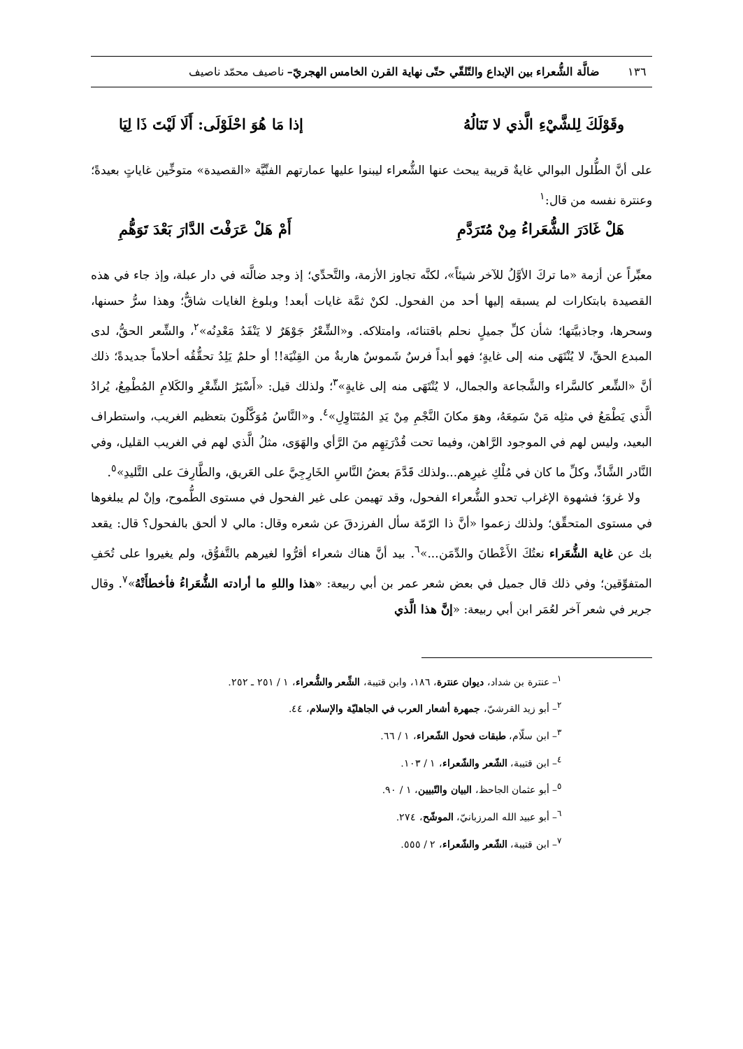١٣٦ ضالَّة الشُّعراء بين الإبداع والتّلقّي حتّى نهاية القرن الخامس الهجريّ– ناصيف محمّد ناصيف
وقَوْلَكَ لِلشَّيْءِ الَّذي لا تَنَالُهُ إذا مَا هُوَ احْلَوْلَى: أَلَا لَيْتَ ذَا لِيَا
على أنَّ الطُّلول البوالي غايةٌ قريبة يبحث عنها الشُّعراء ليبنوا عليها عمارتهم الفنِّيَّة «القصيدة» متوخِّين غاياتٍ بعيدةً؛ وعنترة نفسه من قال:<sup>١</sup>
هَلْ غَادَرَ الشُّعَراءُ مِنْ مُتَرَدَّمِ أَمْ هَلْ عَرَفْتَ الدَّارَ بَعْدَ تَوَهُّمِ
معبِّراً عن أزمة «ما تركَ الأوَّلُ للآخر شيئاً»، لكنَّه تجاوز الأزمة، والتَّحدِّي؛ إذ وجد ضالَّته في دار عبلة، وإذ جاء في هذه القصيدة بابتكارات لم يسبقه إليها أحد من الفحول. لكنْ ثمَّة غايات أبعد! وبلوغ الغايات شاقٌّ؛ وهذا سرُّ حسنها، وسحرها، وجاذبيَّتها؛ شأن كلِّ جميلٍ نحلم باقتنائه، وامتلاكه. و«الشِّعْرُ جَوْهَرٌ لا يَنْفَدُ مَعْدِنُه»<sup>٢</sup>، والشِّعر الحقُّ، لدى المبدع الحقِّ، لا يُنْتَهَى منه إلى غايةٍ؛ فهو أبداً فرسٌ شَموسٌ هاربةٌ من القِنْيَة!! أو حلمٌ يَلِدُ تحقُّقُه أحلاماً جديدةً؛ ذلك أنَّ «الشِّعر كالسَّراء والشَّجاعة والجمال، لا يُنْتَهَى منه إلى غايةٍ»<sup>٣</sup>؛ ولذلك قيل: «أَسْيَرُ الشِّعْرِ والكَلامِ المُطْمِعُ، يُرادُ الَّذي يَطْمَعُ في مثلِه مَنْ سَمِعَهُ، وهوَ مكانَ النَّجْمِ مِنْ يَدِ المُتَنَاوِلِ»<sup>٤</sup>. و«النَّاسُ مُوَكَّلُونَ بتعظيم الغريب، واستطراف البعيد، وليس لهم في الموجود الرَّاهن، وفيما تحت قُدْرَتِهِم منَ الرَّأي والهَوَى، مثلُ الَّذي لهم في الغريب القليل، وفي النَّادر الشَّاذِّ، وكلِّ ما كان في مُلْكِ غيرِهم...ولذلك قَدَّمَ بعضُ النَّاسِ الخَارِجِيَّ على العَريق، والطَّارِفَ على التَّليدِ»<sup>٥</sup>.
ولا غروَ؛ فشهوة الإغراب تحدو الشُّعراء الفحول، وقد تهيمن على غير الفحول في مستوى الطُّموح، وإنْ لم يبلغوها في مستوى المتحقِّق؛ ولذلك زعموا «أنَّ ذا الرّمّة سأل الفرزدقَ عن شعره وقال: مالي لا ألحق بالفحول؟ قال: يقعد بك عن غاية الشُّعَراء نعتُكَ الأَعْطانَ والدِّمَن...»<sup>٦</sup>. بيد أنَّ هناك شعراء أقرُّوا لغيرهم بالتَّفوُّق، ولم يغيروا على تُحَفِ المتفوِّقين؛ وفي ذلك قال جميل في بعض شعر عمر بن أبي ربيعة: «هذا واللهِ ما أرادته الشُّعَراءُ فأخطأَتْهُ»<sup>٧</sup>. وقال جرير في شعر آخر لعُمَر ابن أبي ربيعة: «إنَّ هذا الَّذي
<sup>١</sup>– عنترة بن شداد، ديوان عنترة، ١٨٦، وابن قتيبة، الشِّعر والشُّعراء، ١ / ٢٥١ ـ ٢٥٢.
<sup>٢</sup>– أبو زيد القرشيّ، جمهرة أشعار العرب في الجاهليّة والإسلام، ٤٤.
<sup>٣</sup>– ابن سلّام، طبقات فحول الشّعراء، ١ / ٦٦.
<sup>٤</sup>– ابن قتيبة، الشّعر والشّعراء، ١ / ١٠٣.
<sup>٥</sup>– أبو عثمان الجاحظ، البيان والتّبيين، ١ / ٩٠.
<sup>٦</sup>– أبو عبيد الله المرزبانيّ، الموشّح، ٢٧٤.
<sup>٧</sup>– ابن قتيبة، الشّعر والشّعراء، ٢ / ٥٥٥.